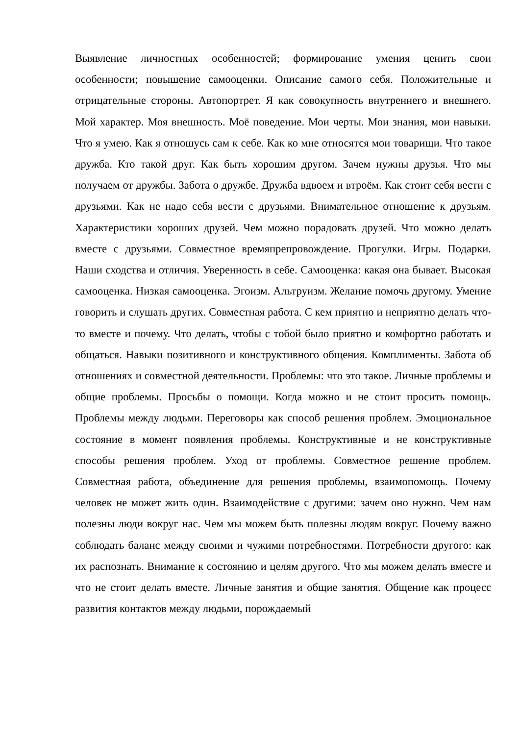Выявление личностных особенностей; формирование умения ценить свои особенности; повышение самооценки. Описание самого себя. Положительные и отрицательные стороны. Автопортрет. Я как совокупность внутреннего и внешнего. Мой характер. Моя внешность. Моё поведение. Мои черты. Мои знания, мои навыки. Что я умею. Как я отношусь сам к себе. Как ко мне относятся мои товарищи. Что такое дружба. Кто такой друг. Как быть хорошим другом. Зачем нужны друзья. Что мы получаем от дружбы. Забота о дружбе. Дружба вдвоем и втроём. Как стоит себя вести с друзьями. Как не надо себя вести с друзьями. Внимательное отношение к друзьям. Характеристики хороших друзей. Чем можно порадовать друзей. Что можно делать вместе с друзьями. Совместное времяпрепровождение. Прогулки. Игры. Подарки. Наши сходства и отличия. Уверенность в себе. Самооценка: какая она бывает. Высокая самооценка. Низкая самооценка. Эгоизм. Альтруизм. Желание помочь другому. Умение говорить и слушать других. Совместная работа. С кем приятно и неприятно делать что-то вместе и почему. Что делать, чтобы с тобой было приятно и комфортно работать и общаться. Навыки позитивного и конструктивного общения. Комплименты. Забота об отношениях и совместной деятельности. Проблемы: что это такое. Личные проблемы и общие проблемы. Просьбы о помощи. Когда можно и не стоит просить помощь. Проблемы между людьми. Переговоры как способ решения проблем. Эмоциональное состояние в момент появления проблемы. Конструктивные и не конструктивные способы решения проблем. Уход от проблемы. Совместное решение проблем. Совместная работа, объединение для решения проблемы, взаимопомощь. Почему человек не может жить один. Взаимодействие с другими: зачем оно нужно. Чем нам полезны люди вокруг нас. Чем мы можем быть полезны людям вокруг. Почему важно соблюдать баланс между своими и чужими потребностями. Потребности другого: как их распознать. Внимание к состоянию и целям другого. Что мы можем делать вместе и что не стоит делать вместе. Личные занятия и общие занятия. Общение как процесс развития контактов между людьми, порождаемый